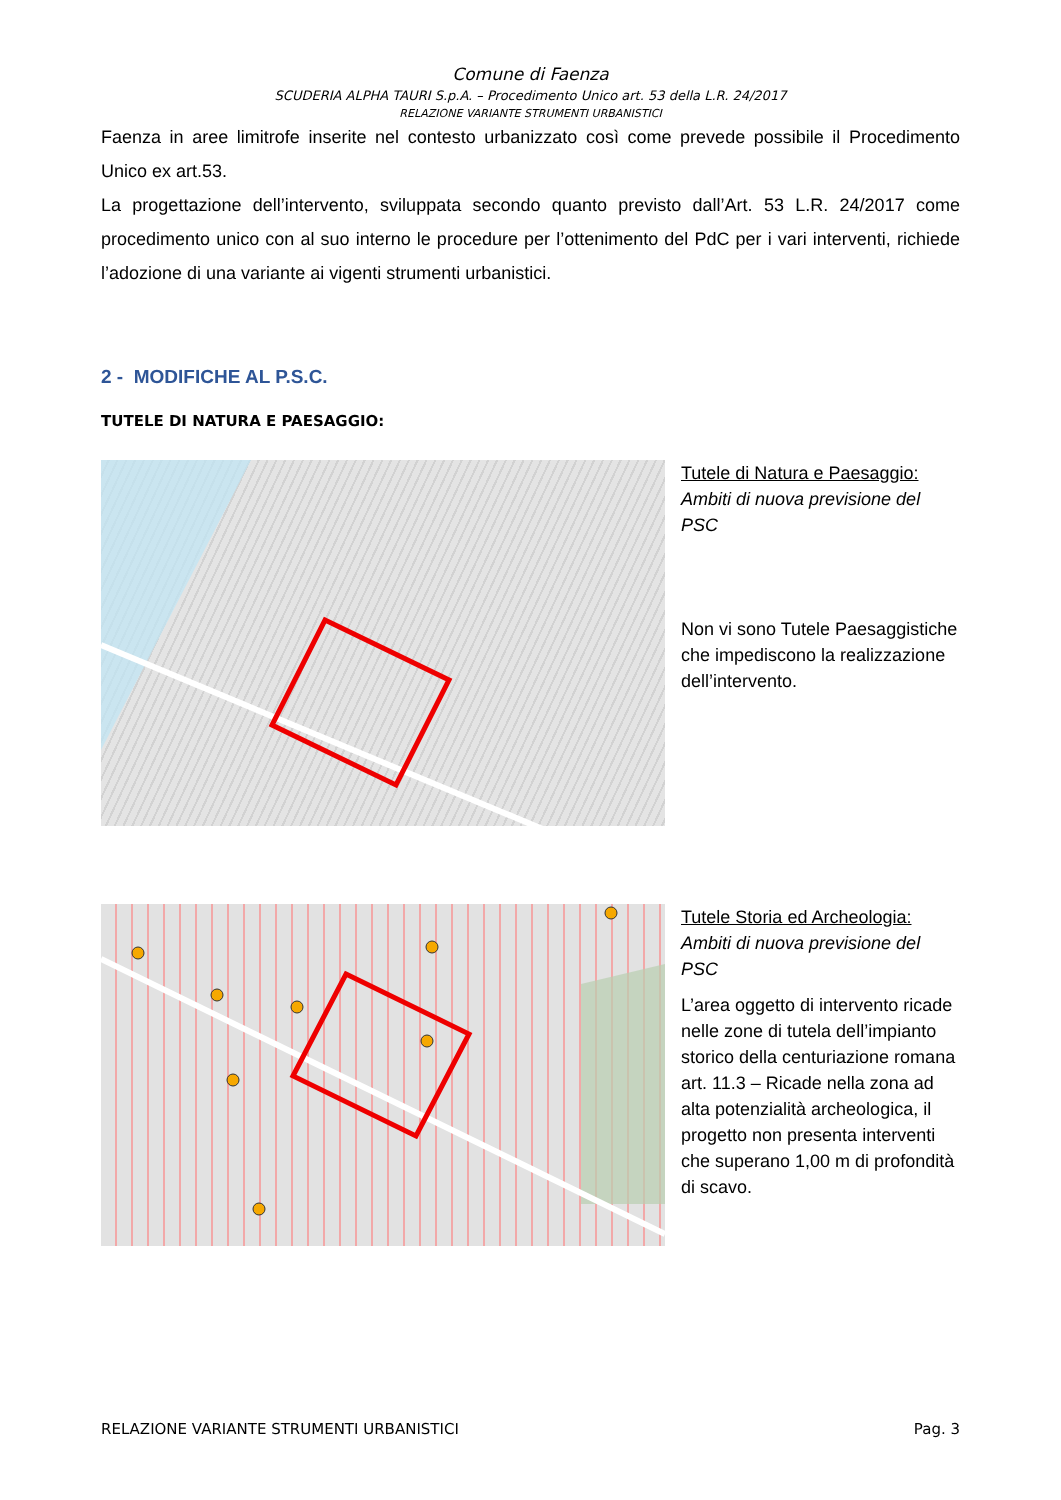Comune di Faenza
SCUDERIA ALPHA TAURI S.p.A. – Procedimento Unico art. 53 della L.R. 24/2017
RELAZIONE VARIANTE STRUMENTI URBANISTICI
Faenza in aree limitrofe inserite nel contesto urbanizzato così come prevede possibile il Procedimento Unico ex art.53.
La progettazione dell’intervento, sviluppata secondo quanto previsto dall’Art. 53 L.R. 24/2017 come procedimento unico con al suo interno le procedure per l’ottenimento del PdC per i vari interventi, richiede l’adozione di una variante ai vigenti strumenti urbanistici.
2 - MODIFICHE AL P.S.C.
TUTELE DI NATURA E PAESAGGIO:
Tutele di Natura e Paesaggio:
Ambiti di nuova previsione del PSC
Non vi sono Tutele Paesaggistiche che impediscono la realizzazione dell’intervento.
Tutele Storia ed Archeologia:
Ambiti di nuova previsione del PSC
L’area oggetto di intervento ricade nelle zone di tutela dell’impianto storico della centuriazione romana art. 11.3 – Ricade nella zona ad alta potenzialità archeologica, il progetto non presenta interventi che superano 1,00 m di profondità di scavo.
RELAZIONE VARIANTE STRUMENTI URBANISTICI Pag. 3